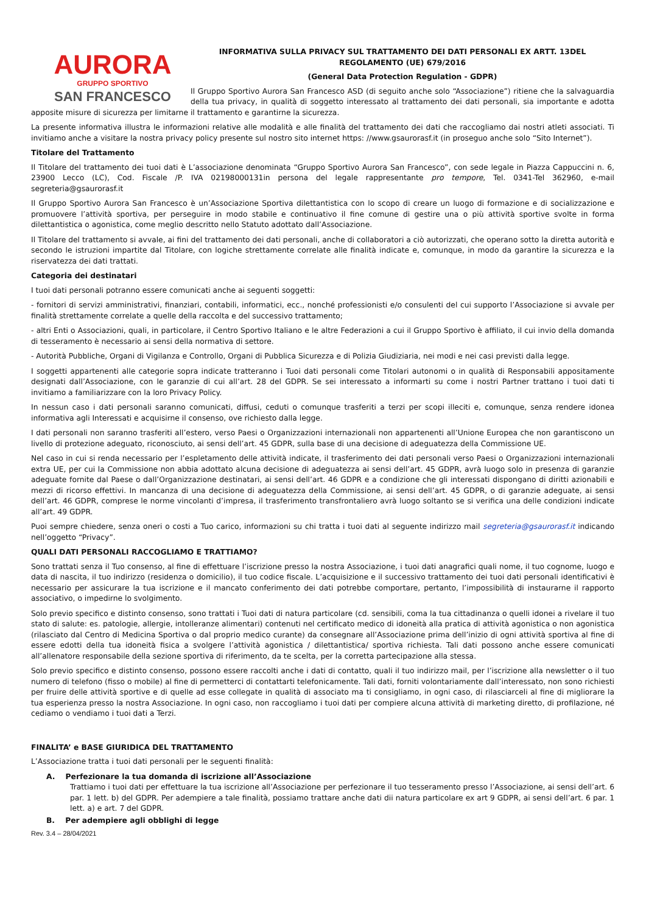AURORA
GRUPPO SPORTIVO
SAN FRANCESCO
INFORMATIVA SULLA PRIVACY SUL TRATTAMENTO DEI DATI PERSONALI EX ARTT. 13DEL REGOLAMENTO (UE) 679/2016
(General Data Protection Regulation - GDPR)
Il Gruppo Sportivo Aurora San Francesco ASD (di seguito anche solo “Associazione”) ritiene che la salvaguardia della tua privacy, in qualità di soggetto interessato al trattamento dei dati personali, sia importante e adotta apposite misure di sicurezza per limitarne il trattamento e garantirne la sicurezza.
La presente informativa illustra le informazioni relative alle modalità e alle finalità del trattamento dei dati che raccogliamo dai nostri atleti associati. Ti invitiamo anche a visitare la nostra privacy policy presente sul nostro sito internet https: //www.gsaurorasf.it (in proseguo anche solo “Sito Internet”).
Titolare del Trattamento
Il Titolare del trattamento dei tuoi dati è L’associazione denominata “Gruppo Sportivo Aurora San Francesco”, con sede legale in Piazza Cappuccini n. 6, 23900 Lecco (LC), Cod. Fiscale /P. IVA 02198000131in persona del legale rappresentante pro tempore, Tel. 0341-Tel 362960, e-mail segreteria@gsaurorasf.it
Il Gruppo Sportivo Aurora San Francesco è un’Associazione Sportiva dilettantistica con lo scopo di creare un luogo di formazione e di socializzazione e promuovere l’attività sportiva, per perseguire in modo stabile e continuativo il fine comune di gestire una o più attività sportive svolte in forma dilettantistica o agonistica, come meglio descritto nello Statuto adottato dall’Associazione.
Il Titolare del trattamento si avvale, ai fini del trattamento dei dati personali, anche di collaboratori a ciò autorizzati, che operano sotto la diretta autorità e secondo le istruzioni impartite dal Titolare, con logiche strettamente correlate alle finalità indicate e, comunque, in modo da garantire la sicurezza e la riservatezza dei dati trattati.
Categoria dei destinatari
I tuoi dati personali potranno essere comunicati anche ai seguenti soggetti:
- fornitori di servizi amministrativi, finanziari, contabili, informatici, ecc., nonché professionisti e/o consulenti del cui supporto l’Associazione si avvale per finalità strettamente correlate a quelle della raccolta e del successivo trattamento;
- altri Enti o Associazioni, quali, in particolare, il Centro Sportivo Italiano e le altre Federazioni a cui il Gruppo Sportivo è affiliato, il cui invio della domanda di tesseramento è necessario ai sensi della normativa di settore.
- Autorità Pubbliche, Organi di Vigilanza e Controllo, Organi di Pubblica Sicurezza e di Polizia Giudiziaria, nei modi e nei casi previsti dalla legge.
I soggetti appartenenti alle categorie sopra indicate tratteranno i Tuoi dati personali come Titolari autonomi o in qualità di Responsabili appositamente designati dall’Associazione, con le garanzie di cui all’art. 28 del GDPR. Se sei interessato a informarti su come i nostri Partner trattano i tuoi dati ti invitiamo a familiarizzare con la loro Privacy Policy.
In nessun caso i dati personali saranno comunicati, diffusi, ceduti o comunque trasferiti a terzi per scopi illeciti e, comunque, senza rendere idonea informativa agli Interessati e acquisirne il consenso, ove richiesto dalla legge.
I dati personali non saranno trasferiti all’estero, verso Paesi o Organizzazioni internazionali non appartenenti all’Unione Europea che non garantiscono un livello di protezione adeguato, riconosciuto, ai sensi dell’art. 45 GDPR, sulla base di una decisione di adeguatezza della Commissione UE.
Nel caso in cui si renda necessario per l’espletamento delle attività indicate, il trasferimento dei dati personali verso Paesi o Organizzazioni internazionali extra UE, per cui la Commissione non abbia adottato alcuna decisione di adeguatezza ai sensi dell’art. 45 GDPR, avrà luogo solo in presenza di garanzie adeguate fornite dal Paese o dall’Organizzazione destinatari, ai sensi dell’art. 46 GDPR e a condizione che gli interessati dispongano di diritti azionabili e mezzi di ricorso effettivi. In mancanza di una decisione di adeguatezza della Commissione, ai sensi dell’art. 45 GDPR, o di garanzie adeguate, ai sensi dell’art. 46 GDPR, comprese le norme vincolanti d’impresa, il trasferimento transfrontaliero avrà luogo soltanto se si verifica una delle condizioni indicate all’art. 49 GDPR.
Puoi sempre chiedere, senza oneri o costi a Tuo carico, informazioni su chi tratta i tuoi dati al seguente indirizzo mail segreteria@gsaurorasf.it indicando nell’oggetto “Privacy”.
QUALI DATI PERSONALI RACCOGLIAMO E TRATTIAMO?
Sono trattati senza il Tuo consenso, al fine di effettuare l’iscrizione presso la nostra Associazione, i tuoi dati anagrafici quali nome, il tuo cognome, luogo e data di nascita, il tuo indirizzo (residenza o domicilio), il tuo codice fiscale. L’acquisizione e il successivo trattamento dei tuoi dati personali identificativi è necessario per assicurare la tua iscrizione e il mancato conferimento dei dati potrebbe comportare, pertanto, l’impossibilità di instaurarne il rapporto associativo, o impedirne lo svolgimento.
Solo previo specifico e distinto consenso, sono trattati i Tuoi dati di natura particolare (cd. sensibili, coma la tua cittadinanza o quelli idonei a rivelare il tuo stato di salute: es. patologie, allergie, intolleranze alimentari) contenuti nel certificato medico di idoneità alla pratica di attività agonistica o non agonistica (rilasciato dal Centro di Medicina Sportiva o dal proprio medico curante) da consegnare all’Associazione prima dell’inizio di ogni attività sportiva al fine di essere edotti della tua idoneità fisica a svolgere l’attività agonistica / dilettantistica/ sportiva richiesta. Tali dati possono anche essere comunicati all’allenatore responsabile della sezione sportiva di riferimento, da te scelta, per la corretta partecipazione alla stessa.
Solo previo specifico e distinto consenso, possono essere raccolti anche i dati di contatto, quali il tuo indirizzo mail, per l’iscrizione alla newsletter o il tuo numero di telefono (fisso o mobile) al fine di permetterci di contattarti telefonicamente. Tali dati, forniti volontariamente dall’interessato, non sono richiesti per fruire delle attività sportive e di quelle ad esse collegate in qualità di associato ma ti consigliamo, in ogni caso, di rilasciarceli al fine di migliorare la tua esperienza presso la nostra Associazione. In ogni caso, non raccogliamo i tuoi dati per compiere alcuna attività di marketing diretto, di profilazione, né cediamo o vendiamo i tuoi dati a Terzi.
FINALITA’ e BASE GIURIDICA DEL TRATTAMENTO
L’Associazione tratta i tuoi dati personali per le seguenti finalità:
A. Perfezionare la tua domanda di iscrizione all’Associazione
Trattiamo i tuoi dati per effettuare la tua iscrizione all’Associazione per perfezionare il tuo tesseramento presso l’Associazione, ai sensi dell’art. 6 par. 1 lett. b) del GDPR. Per adempiere a tale finalità, possiamo trattare anche dati dii natura particolare ex art 9 GDPR, ai sensi dell’art. 6 par. 1 lett. a) e art. 7 del GDPR.
B. Per adempiere agli obblighi di legge
Rev. 3.4 – 28/04/2021